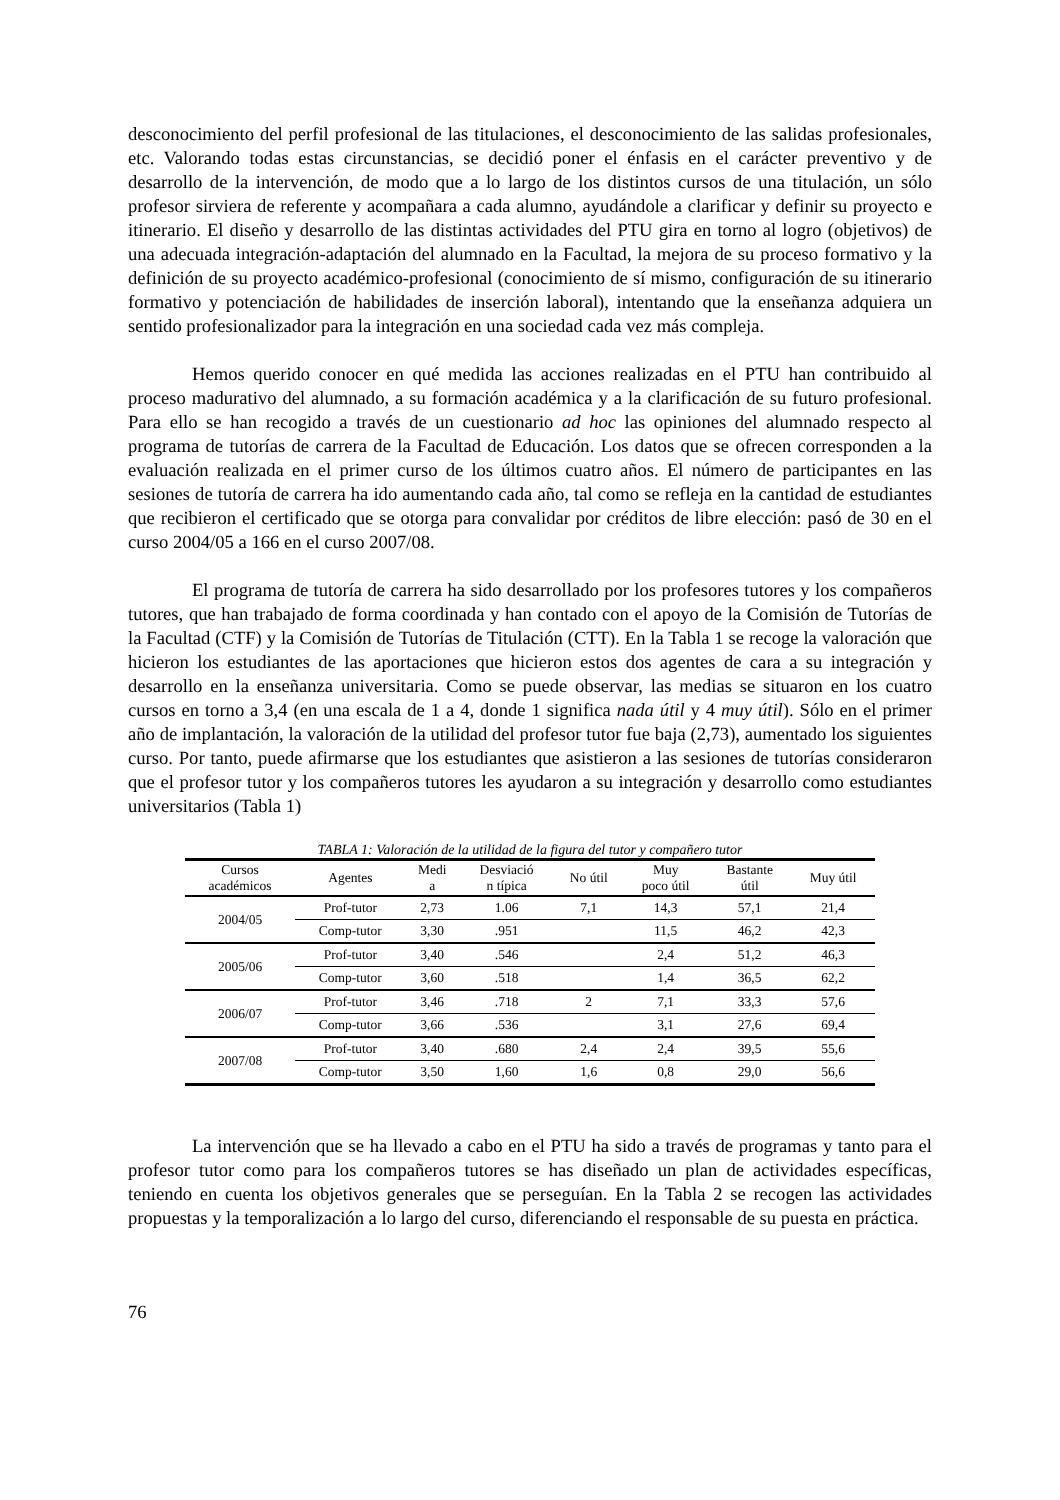desconocimiento del perfil profesional de las titulaciones, el desconocimiento de las salidas profesionales, etc. Valorando todas estas circunstancias, se decidió poner el énfasis en el carácter preventivo y de desarrollo de la intervención, de modo que a lo largo de los distintos cursos de una titulación, un sólo profesor sirviera de referente y acompañara a cada alumno, ayudándole a clarificar y definir su proyecto e itinerario. El diseño y desarrollo de las distintas actividades del PTU gira en torno al logro (objetivos) de una adecuada integración-adaptación del alumnado en la Facultad, la mejora de su proceso formativo y la definición de su proyecto académico-profesional (conocimiento de sí mismo, configuración de su itinerario formativo y potenciación de habilidades de inserción laboral), intentando que la enseñanza adquiera un sentido profesionalizador para la integración en una sociedad cada vez más compleja.
Hemos querido conocer en qué medida las acciones realizadas en el PTU han contribuido al proceso madurativo del alumnado, a su formación académica y a la clarificación de su futuro profesional. Para ello se han recogido a través de un cuestionario ad hoc las opiniones del alumnado respecto al programa de tutorías de carrera de la Facultad de Educación. Los datos que se ofrecen corresponden a la evaluación realizada en el primer curso de los últimos cuatro años. El número de participantes en las sesiones de tutoría de carrera ha ido aumentando cada año, tal como se refleja en la cantidad de estudiantes que recibieron el certificado que se otorga para convalidar por créditos de libre elección: pasó de 30 en el curso 2004/05 a 166 en el curso 2007/08.
El programa de tutoría de carrera ha sido desarrollado por los profesores tutores y los compañeros tutores, que han trabajado de forma coordinada y han contado con el apoyo de la Comisión de Tutorías de la Facultad (CTF) y la Comisión de Tutorías de Titulación (CTT). En la Tabla 1 se recoge la valoración que hicieron los estudiantes de las aportaciones que hicieron estos dos agentes de cara a su integración y desarrollo en la enseñanza universitaria. Como se puede observar, las medias se situaron en los cuatro cursos en torno a 3,4 (en una escala de 1 a 4, donde 1 significa nada útil y 4 muy útil). Sólo en el primer año de implantación, la valoración de la utilidad del profesor tutor fue baja (2,73), aumentado los siguientes curso. Por tanto, puede afirmarse que los estudiantes que asistieron a las sesiones de tutorías consideraron que el profesor tutor y los compañeros tutores les ayudaron a su integración y desarrollo como estudiantes universitarios (Tabla 1)
TABLA 1: Valoración de la utilidad de la figura del tutor y compañero tutor
| Cursos académicos | Agentes | Medi a | Desviació n típica | No útil | Muy poco útil | Bastante útil | Muy útil |
| --- | --- | --- | --- | --- | --- | --- | --- |
| 2004/05 | Prof-tutor | 2,73 | 1.06 | 7,1 | 14,3 | 57,1 | 21,4 |
| | Comp-tutor | 3,30 | .951 | | 11,5 | 46,2 | 42,3 |
| 2005/06 | Prof-tutor | 3,40 | .546 | | 2,4 | 51,2 | 46,3 |
| | Comp-tutor | 3,60 | .518 | | 1,4 | 36,5 | 62,2 |
| 2006/07 | Prof-tutor | 3,46 | .718 | 2 | 7,1 | 33,3 | 57,6 |
| | Comp-tutor | 3,66 | .536 | | 3,1 | 27,6 | 69,4 |
| 2007/08 | Prof-tutor | 3,40 | .680 | 2,4 | 2,4 | 39,5 | 55,6 |
| | Comp-tutor | 3,50 | 1,60 | 1,6 | 0,8 | 29,0 | 56,6 |
La intervención que se ha llevado a cabo en el PTU ha sido a través de programas y tanto para el profesor tutor como para los compañeros tutores se has diseñado un plan de actividades específicas, teniendo en cuenta los objetivos generales que se perseguían. En la Tabla 2 se recogen las actividades propuestas y la temporalización a lo largo del curso, diferenciando el responsable de su puesta en práctica.
76